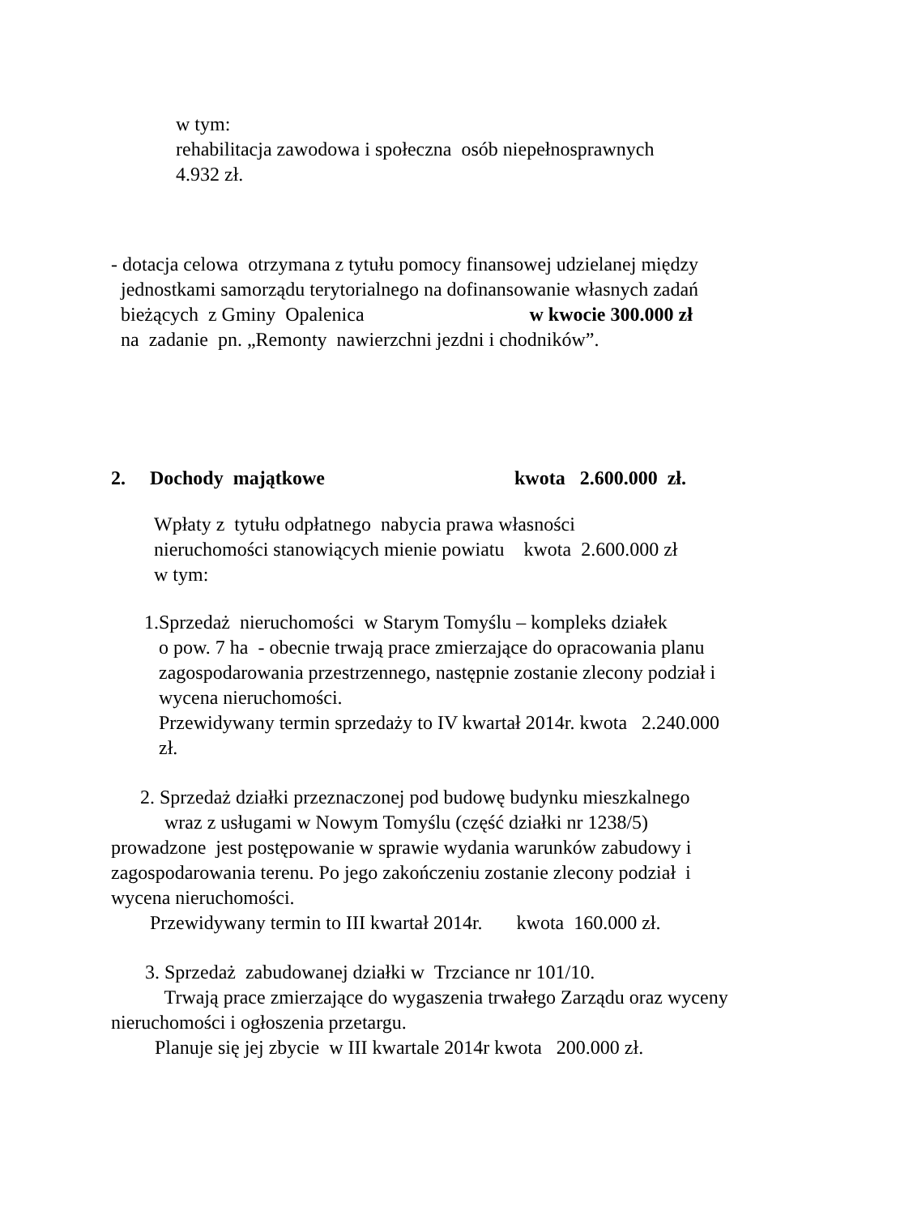w tym: rehabilitacja zawodowa i społeczna osób niepełnosprawnych 4.932 zł.
- dotacja celowa otrzymana z tytułu pomocy finansowej udzielanej między jednostkami samorządu terytorialnego na dofinansowanie własnych zadań bieżących z Gminy Opalenica w kwocie 300.000 zł na zadanie pn. „Remonty nawierzchni jezdni i chodników”.
2. Dochody majątkowe kwota 2.600.000 zł.
Wpłaty z tytułu odpłatnego nabycia prawa własności nieruchomości stanowiących mienie powiatu kwota 2.600.000 zł w tym:
1.Sprzedaż nieruchomości w Starym Tomyślu – kompleks działek o pow. 7 ha - obecnie trwają prace zmierzające do opracowania planu zagospodarowania przestrzennego, następnie zostanie zlecony podział i wycena nieruchomości. Przewidywany termin sprzedaży to IV kwartał 2014r. kwota 2.240.000 zł.
2. Sprzedaż działki przeznaczonej pod budowę budynku mieszkalnego wraz z usługami w Nowym Tomyślu (część działki nr 1238/5) prowadzone jest postępowanie w sprawie wydania warunków zabudowy i zagospodarowania terenu. Po jego zakończeniu zostanie zlecony podział i wycena nieruchomości. Przewidywany termin to III kwartał 2014r. kwota 160.000 zł.
3. Sprzedaż zabudowanej działki w Trzciance nr 101/10. Trwają prace zmierzające do wygaszenia trwałego Zarządu oraz wyceny nieruchomości i ogłoszenia przetargu. Planuje się jej zbycie w III kwartale 2014r kwota 200.000 zł.